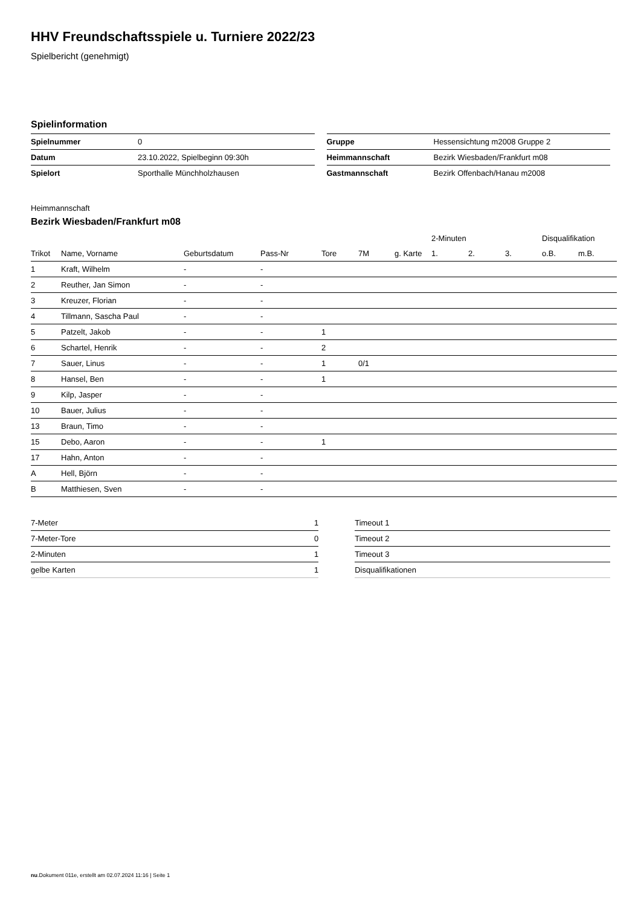HHV Freundschaftsspiele u. Turniere 2022/23
Spielbericht (genehmigt)
Spielinformation
| Spielnummer | 0 |
| Datum | 23.10.2022, Spielbeginn 09:30h |
| Spielort | Sporthalle Münchholzhausen |
| Gruppe | Hessensichtung m2008 Gruppe 2 |
| Heimmannschaft | Bezirk Wiesbaden/Frankfurt m08 |
| Gastmannschaft | Bezirk Offenbach/Hanau m2008 |
Heimmannschaft
Bezirk Wiesbaden/Frankfurt m08
| | | | | | | | 2-Minuten | | | Disqualifikation | |
| --- | --- | --- | --- | --- | --- | --- | --- | --- | --- | --- | --- |
| Trikot | Name, Vorname | Geburtsdatum | Pass-Nr | Tore | 7M | g. Karte | 1. | 2. | 3. | o.B. | m.B. |
| 1 | Kraft, Wilhelm | - | - | | | | | | | | |
| 2 | Reuther, Jan Simon | - | - | | | | | | | | |
| 3 | Kreuzer, Florian | - | - | | | | | | | | |
| 4 | Tillmann, Sascha Paul | - | - | | | | | | | | |
| 5 | Patzelt, Jakob | - | - | 1 | | | | | | | |
| 6 | Schartel, Henrik | - | - | 2 | | | | | | | |
| 7 | Sauer, Linus | - | - | 1 | 0/1 | | | | | | |
| 8 | Hansel, Ben | - | - | 1 | | | | | | | |
| 9 | Kilp, Jasper | - | - | | | | | | | | |
| 10 | Bauer, Julius | - | - | | | | | | | | |
| 13 | Braun, Timo | - | - | | | | | | | | |
| 15 | Debo, Aaron | - | - | 1 | | | | | | | |
| 17 | Hahn, Anton | - | - | | | | | | | | |
| A | Hell, Björn | - | - | | | | | | | | |
| B | Matthiesen, Sven | - | - | | | | | | | | |
| 7-Meter | 1 |
| 7-Meter-Tore | 0 |
| 2-Minuten | 1 |
| gelbe Karten | 1 |
| Timeout 1 |
| Timeout 2 |
| Timeout 3 |
| Disqualifikationen |
nu.Dokument 011e, erstellt am 02.07.2024 11:16 | Seite 1